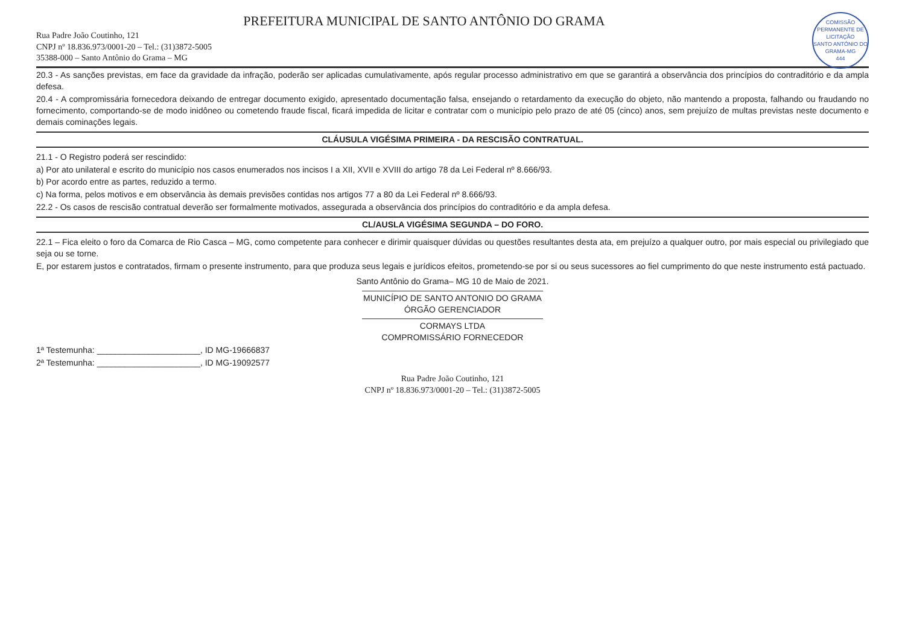COMISSÃO PERMANENTE DE LICITAÇÃO
SANTO ANTÔNIO DO GRAMA-MG
444
PREFEITURA MUNICIPAL DE SANTO ANTÔNIO DO GRAMA
Rua Padre João Coutinho, 121
CNPJ nº 18.836.973/0001-20 – Tel.: (31)3872-5005
35388-000 – Santo Antônio do Grama – MG
20.3 - As sanções previstas, em face da gravidade da infração, poderão ser aplicadas cumulativamente, após regular processo administrativo em que se garantirá a observância dos princípios do contraditório e da ampla defesa.
20.4 - A compromissária fornecedora deixando de entregar documento exigido, apresentado documentação falsa, ensejando o retardamento da execução do objeto, não mantendo a proposta, falhando ou fraudando no fornecimento, comportando-se de modo inidôneo ou cometendo fraude fiscal, ficará impedida de licitar e contratar com o município pelo prazo de até 05 (cinco) anos, sem prejuízo de multas previstas neste documento e demais cominações legais.
CLÁUSULA VIGÉSIMA PRIMEIRA - DA RESCISÃO CONTRATUAL.
21.1 - O Registro poderá ser rescindido:
a) Por ato unilateral e escrito do município nos casos enumerados nos incisos I a XII, XVII e XVIII do artigo 78 da Lei Federal nº 8.666/93.
b) Por acordo entre as partes, reduzido a termo.
c) Na forma, pelos motivos e em observância às demais previsões contidas nos artigos 77 a 80 da Lei Federal nº 8.666/93.
22.2 - Os casos de rescisão contratual deverão ser formalmente motivados, assegurada a observância dos princípios do contraditório e da ampla defesa.
CL/AUSLA VIGÉSIMA SEGUNDA – DO FORO.
22.1 – Fica eleito o foro da Comarca de Rio Casca – MG, como competente para conhecer e dirimir quaisquer dúvidas ou questões resultantes desta ata, em prejuízo a qualquer outro, por mais especial ou privilegiado que seja ou se torne.
E, por estarem justos e contratados, firmam o presente instrumento, para que produza seus legais e jurídicos efeitos, prometendo-se por si ou seus sucessores ao fiel cumprimento do que neste instrumento está pactuado.
Santo Antônio do Grama– MG 10 de Maio de 2021.
MUNICÍPIO DE SANTO ANTONIO DO GRAMA
ÓRGÃO GERENCIADOR
CORMAYS LTDA
COMPROMISSÁRIO FORNECEDOR
1ª Testemunha: ______________________, ID MG-19666837
2ª Testemunha: ______________________, ID MG-19092577
Rua Padre João Coutinho, 121
CNPJ nº 18.836.973/0001-20 – Tel.: (31)3872-5005